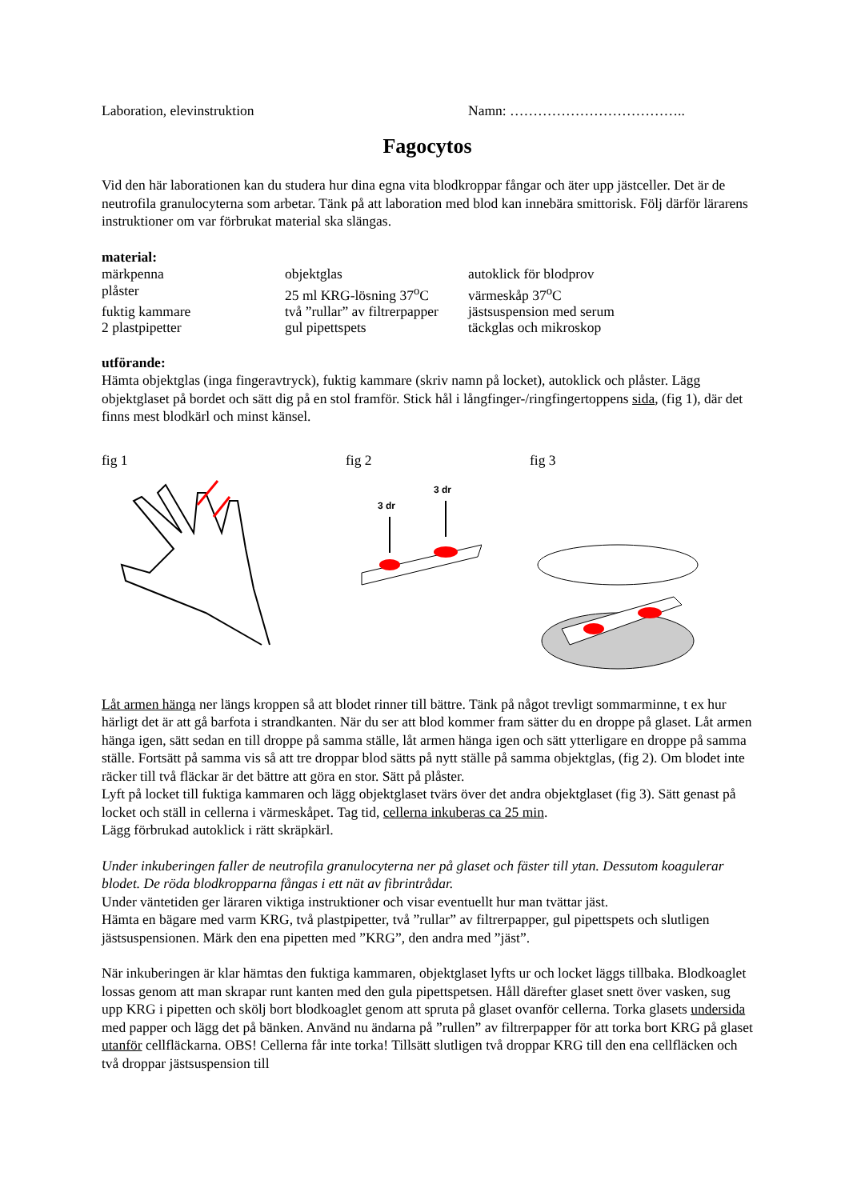Laboration, elevinstruktion Namn: ………………………………..
Fagocytos
Vid den här laborationen kan du studera hur dina egna vita blodkroppar fångar och äter upp jästceller. Det är de neutrofila granulocyterna som arbetar. Tänk på att laboration med blod kan innebära smittorisk. Följ därför lärarens instruktioner om var förbrukat material ska slängas.
material:
märkpenna
objektglas
autoklick för blodprov
plåster
25 ml KRG-lösning 37<sup>o</sup>C
värmeskåp 37<sup>o</sup>C
fuktig kammare
två ”rullar” av filtrerpapper
jästsuspension med serum
2 plastpipetter
gul pipettspets
täckglas och mikroskop
utförande:
Hämta objektglas (inga fingeravtryck), fuktig kammare (skriv namn på locket), autoklick och plåster. Lägg objektglaset på bordet och sätt dig på en stol framför. Stick hål i långfinger-/ringfingertoppens sida, (fig 1), där det finns mest blodkärl och minst känsel.
fig 1
fig 2
3 dr
3 dr
fig 3
Låt armen hänga ner längs kroppen så att blodet rinner till bättre. Tänk på något trevligt sommarminne, t ex hur härligt det är att gå barfota i strandkanten. När du ser att blod kommer fram sätter du en droppe på glaset. Låt armen hänga igen, sätt sedan en till droppe på samma ställe, låt armen hänga igen och sätt ytterligare en droppe på samma ställe. Fortsätt på samma vis så att tre droppar blod sätts på nytt ställe på samma objektglas, (fig 2). Om blodet inte räcker till två fläckar är det bättre att göra en stor. Sätt på plåster.
Lyft på locket till fuktiga kammaren och lägg objektglaset tvärs över det andra objektglaset (fig 3). Sätt genast på locket och ställ in cellerna i värmeskåpet. Tag tid, cellerna inkuberas ca 25 min.
Lägg förbrukad autoklick i rätt skräpkärl.
Under inkuberingen faller de neutrofila granulocyterna ner på glaset och fäster till ytan. Dessutom koagulerar blodet. De röda blodkropparna fångas i ett nät av fibrintrådar.
Under väntetiden ger läraren viktiga instruktioner och visar eventuellt hur man tvättar jäst.
Hämta en bägare med varm KRG, två plastpipetter, två ”rullar” av filtrerpapper, gul pipettspets och slutligen jästsuspensionen. Märk den ena pipetten med ”KRG”, den andra med ”jäst”.
När inkuberingen är klar hämtas den fuktiga kammaren, objektglaset lyfts ur och locket läggs tillbaka. Blodkoaglet lossas genom att man skrapar runt kanten med den gula pipettspetsen. Håll därefter glaset snett över vasken, sug upp KRG i pipetten och skölj bort blodkoaglet genom att spruta på glaset ovanför cellerna. Torka glasets undersida med papper och lägg det på bänken. Använd nu ändarna på ”rullen” av filtrerpapper för att torka bort KRG på glaset utanför cellfläckarna. OBS! Cellerna får inte torka! Tillsätt slutligen två droppar KRG till den ena cellfläcken och två droppar jästsuspension till